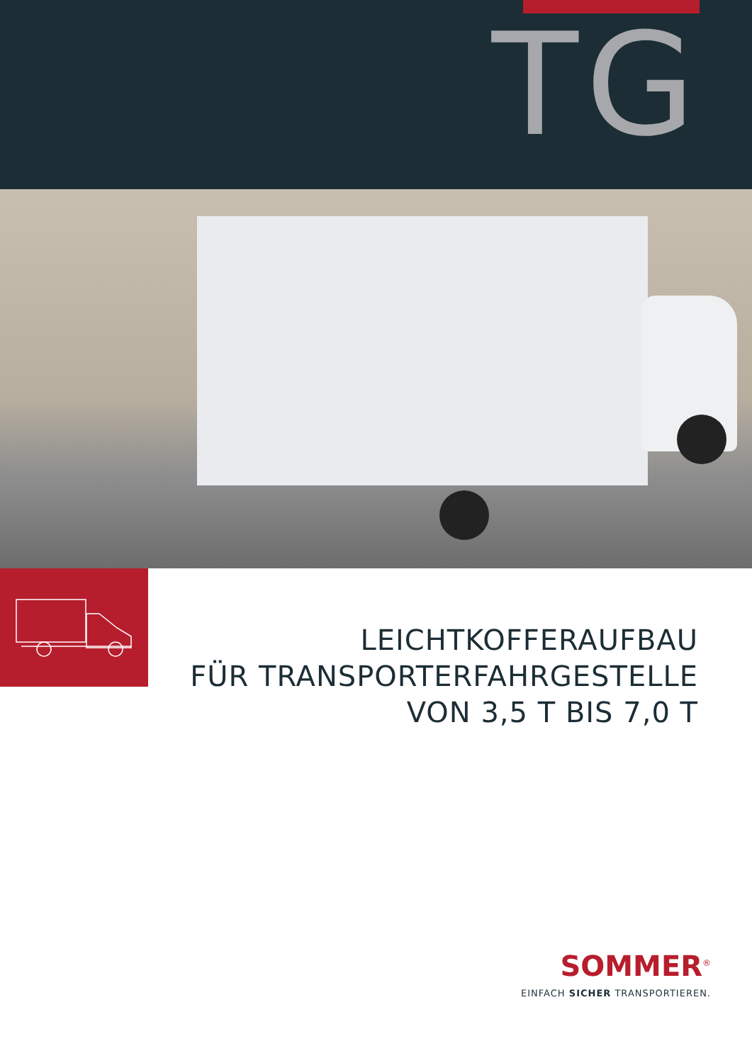TG
LEICHTKOFFERAUFBAU
FÜR TRANSPORTERFAHRGESTELLE
VON 3,5 T BIS 7,0 T
SOMMER<sup>®</sup>
EINFACH SICHER TRANSPORTIEREN.